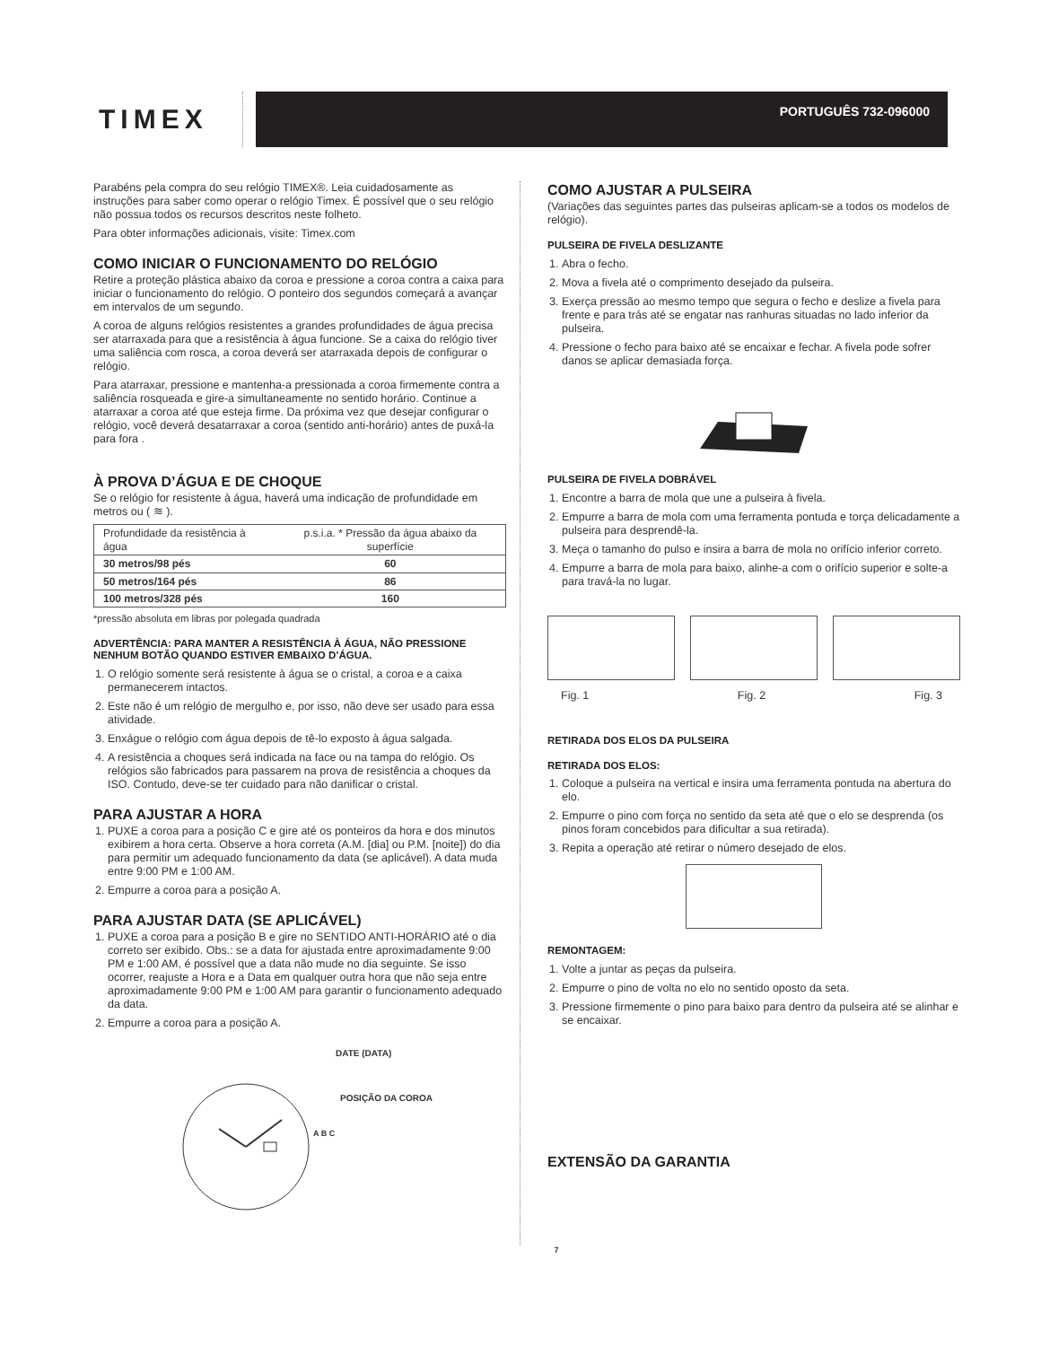TIMEX
PORTUGUÊS 732-096000
Parabéns pela compra do seu relógio TIMEX®. Leia cuidadosamente as instruções para saber como operar o relógio Timex. É possível que o seu relógio não possua todos os recursos descritos neste folheto.
Para obter informações adicionais, visite: Timex.com
COMO INICIAR O FUNCIONAMENTO DO RELÓGIO
Retire a proteção plástica abaixo da coroa e pressione a coroa contra a caixa para iniciar o funcionamento do relógio. O ponteiro dos segundos começará a avançar em intervalos de um segundo.
A coroa de alguns relógios resistentes a grandes profundidades de água precisa ser atarraxada para que a resistência à água funcione. Se a caixa do relógio tiver uma saliência com rosca, a coroa deverá ser atarraxada depois de configurar o relógio.
Para atarraxar, pressione e mantenha-a pressionada a coroa firmemente contra a saliência rosqueada e gire-a simultaneamente no sentido horário. Continue a atarraxar a coroa até que esteja firme. Da próxima vez que desejar configurar o relógio, você deverá desatarraxar a coroa (sentido anti-horário) antes de puxá-la para fora .
À PROVA D’ÁGUA E DE CHOQUE
Se o relógio for resistente à água, haverá uma indicação de profundidade em metros ou ( ≋ ).
| Profundidade da resistência à água | p.s.i.a. * Pressão da água abaixo da superfície |
| --- | --- |
| 30 metros/98 pés | 60 |
| 50 metros/164 pés | 86 |
| 100 metros/328 pés | 160 |
*pressão absoluta em libras por polegada quadrada
ADVERTÊNCIA: PARA MANTER A RESISTÊNCIA À ÁGUA, NÃO PRESSIONE NENHUM BOTÃO QUANDO ESTIVER EMBAIXO D’ÁGUA.
1. O relógio somente será resistente à água se o cristal, a coroa e a caixa permanecerem intactos.
2. Este não é um relógio de mergulho e, por isso, não deve ser usado para essa atividade.
3. Enxágue o relógio com água depois de tê-lo exposto à água salgada.
4. A resistência a choques será indicada na face ou na tampa do relógio. Os relógios são fabricados para passarem na prova de resistência a choques da ISO. Contudo, deve-se ter cuidado para não danificar o cristal.
PARA AJUSTAR A HORA
1. PUXE a coroa para a posição C e gire até os ponteiros da hora e dos minutos exibirem a hora certa. Observe a hora correta (A.M. [dia] ou P.M. [noite]) do dia para permitir um adequado funcionamento da data (se aplicável). A data muda entre 9:00 PM e 1:00 AM.
2. Empurre a coroa para a posição A.
PARA AJUSTAR DATA (SE APLICÁVEL)
1. PUXE a coroa para a posição B e gire no SENTIDO ANTI-HORÁRIO até o dia correto ser exibido. Obs.: se a data for ajustada entre aproximadamente 9:00 PM e 1:00 AM, é possível que a data não mude no dia seguinte. Se isso ocorrer, reajuste a Hora e a Data em qualquer outra hora que não seja entre aproximadamente 9:00 PM e 1:00 AM para garantir o funcionamento adequado da data.
2. Empurre a coroa para a posição A.
DATE (DATA)
POSIÇÃO DA COROA
A B C
COMO AJUSTAR A PULSEIRA
(Variações das seguintes partes das pulseiras aplicam-se a todos os modelos de relógio).
PULSEIRA DE FIVELA DESLIZANTE
1. Abra o fecho.
2. Mova a fivela até o comprimento desejado da pulseira.
3. Exerça pressão ao mesmo tempo que segura o fecho e deslize a fivela para frente e para trás até se engatar nas ranhuras situadas no lado inferior da pulseira.
4. Pressione o fecho para baixo até se encaixar e fechar. A fivela pode sofrer danos se aplicar demasiada força.
PULSEIRA DE FIVELA DOBRÁVEL
1. Encontre a barra de mola que une a pulseira à fivela.
2. Empurre a barra de mola com uma ferramenta pontuda e torça delicadamente a pulseira para desprendê-la.
3. Meça o tamanho do pulso e insira a barra de mola no orifício inferior correto.
4. Empurre a barra de mola para baixo, alinhe-a com o orifício superior e solte-a para travá-la no lugar.
Fig. 1 Fig. 2 Fig. 3
RETIRADA DOS ELOS DA PULSEIRA
RETIRADA DOS ELOS:
1. Coloque a pulseira na vertical e insira uma ferramenta pontuda na abertura do elo.
2. Empurre o pino com força no sentido da seta até que o elo se desprenda (os pinos foram concebidos para dificultar a sua retirada).
3. Repita a operação até retirar o número desejado de elos.
REMONTAGEM:
1. Volte a juntar as peças da pulseira.
2. Empurre o pino de volta no elo no sentido oposto da seta.
3. Pressione firmemente o pino para baixo para dentro da pulseira até se alinhar e se encaixar.
EXTENSÃO DA GARANTIA
7